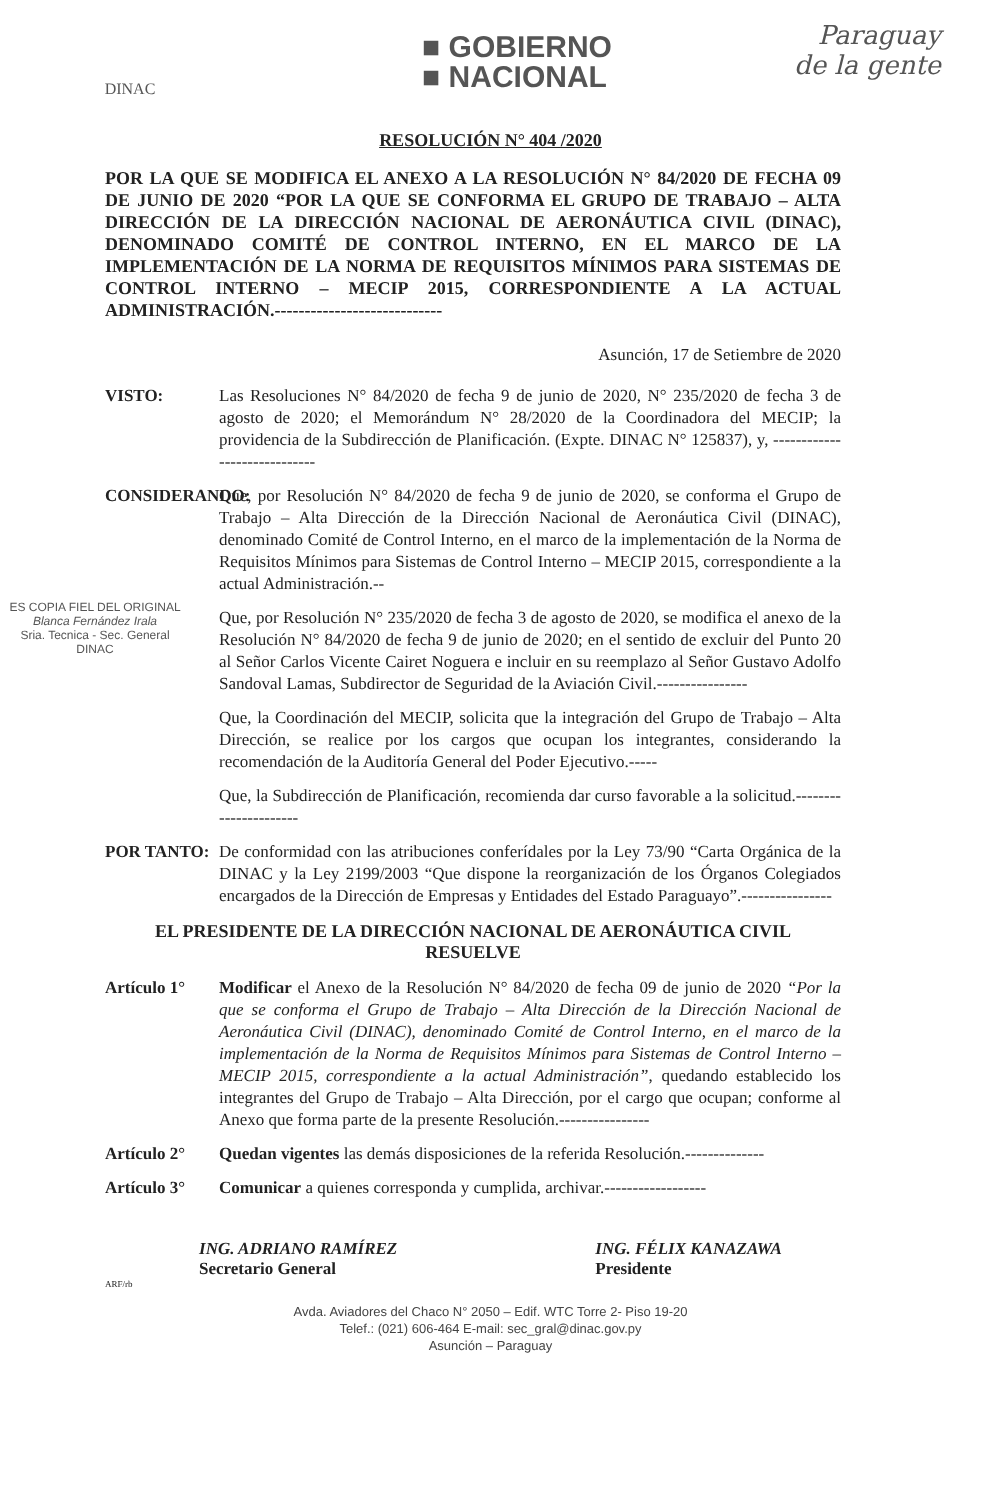DINAC
■ GOBIERNO
■ NACIONAL
Paraguay
de la gente
RESOLUCIÓN N° 404 /2020
POR LA QUE SE MODIFICA EL ANEXO A LA RESOLUCIÓN N° 84/2020 DE FECHA 09 DE JUNIO DE 2020 “POR LA QUE SE CONFORMA EL GRUPO DE TRABAJO – ALTA DIRECCIÓN DE LA DIRECCIÓN NACIONAL DE AERONÁUTICA CIVIL (DINAC), DENOMINADO COMITÉ DE CONTROL INTERNO, EN EL MARCO DE LA IMPLEMENTACIÓN DE LA NORMA DE REQUISITOS MÍNIMOS PARA SISTEMAS DE CONTROL INTERNO – MECIP 2015, CORRESPONDIENTE A LA ACTUAL ADMINISTRACIÓN.----------------------------
Asunción, 17 de Setiembre de 2020
VISTO: Las Resoluciones N° 84/2020 de fecha 9 de junio de 2020, N° 235/2020 de fecha 3 de agosto de 2020; el Memorándum N° 28/2020 de la Coordinadora del MECIP; la providencia de la Subdirección de Planificación. (Expte. DINAC N° 125837), y, -----------------------------
CONSIDERANDO:
Que, por Resolución N° 84/2020 de fecha 9 de junio de 2020, se conforma el Grupo de Trabajo – Alta Dirección de la Dirección Nacional de Aeronáutica Civil (DINAC), denominado Comité de Control Interno, en el marco de la implementación de la Norma de Requisitos Mínimos para Sistemas de Control Interno – MECIP 2015, correspondiente a la actual Administración.--
Que, por Resolución N° 235/2020 de fecha 3 de agosto de 2020, se modifica el anexo de la Resolución N° 84/2020 de fecha 9 de junio de 2020; en el sentido de excluir del Punto 20 al Señor Carlos Vicente Cairet Noguera e incluir en su reemplazo al Señor Gustavo Adolfo Sandoval Lamas, Subdirector de Seguridad de la Aviación Civil.----------------
Que, la Coordinación del MECIP, solicita que la integración del Grupo de Trabajo – Alta Dirección, se realice por los cargos que ocupan los integrantes, considerando la recomendación de la Auditoría General del Poder Ejecutivo.-----
Que, la Subdirección de Planificación, recomienda dar curso favorable a la solicitud.----------------------
POR TANTO: De conformidad con las atribuciones conferídales por la Ley 73/90 “Carta Orgánica de la DINAC y la Ley 2199/2003 “Que dispone la reorganización de los Órganos Colegiados encargados de la Dirección de Empresas y Entidades del Estado Paraguayo”.----------------
EL PRESIDENTE DE LA DIRECCIÓN NACIONAL DE AERONÁUTICA CIVIL
RESUELVE
Artículo 1° Modificar el Anexo de la Resolución N° 84/2020 de fecha 09 de junio de 2020 “Por la que se conforma el Grupo de Trabajo – Alta Dirección de la Dirección Nacional de Aeronáutica Civil (DINAC), denominado Comité de Control Interno, en el marco de la implementación de la Norma de Requisitos Mínimos para Sistemas de Control Interno – MECIP 2015, correspondiente a la actual Administración”, quedando establecido los integrantes del Grupo de Trabajo – Alta Dirección, por el cargo que ocupan; conforme al Anexo que forma parte de la presente Resolución.----------------
Artículo 2° Quedan vigentes las demás disposiciones de la referida Resolución.--------------
Artículo 3° Comunicar a quienes corresponda y cumplida, archivar.------------------
ING. ADRIANO RAMÍREZ
Secretario General
ING. FÉLIX KANAZAWA
Presidente
ARF/rb
Avda. Aviadores del Chaco N° 2050 – Edif. WTC Torre 2- Piso 19-20
Telef.: (021) 606-464 E-mail: sec_gral@dinac.gov.py
Asunción – Paraguay
ES COPIA FIEL DEL ORIGINAL
Blanca Fernández Irala
Sria. Tecnica - Sec. General
DINAC